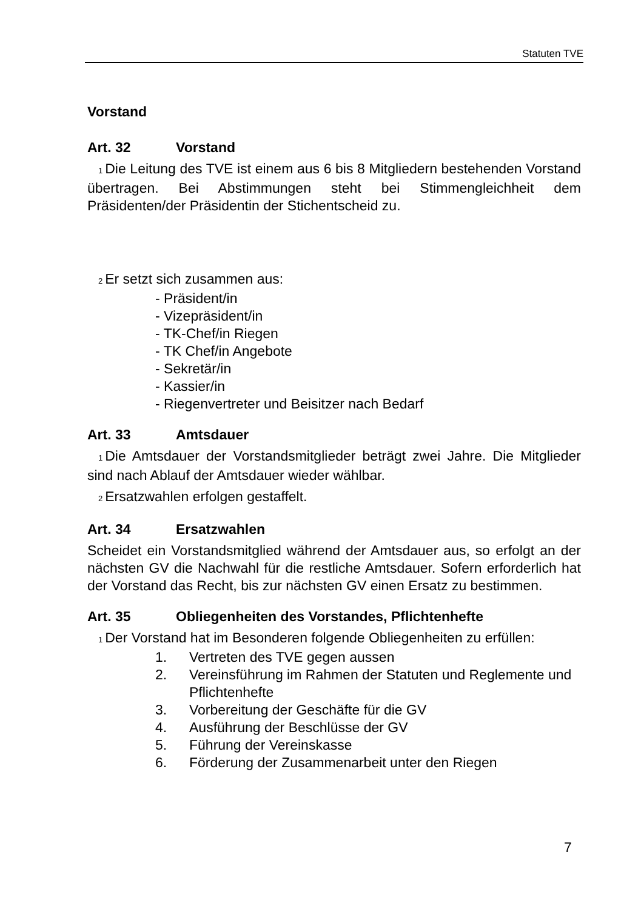Statuten TVE
Vorstand
Art. 32 Vorstand
1 Die Leitung des TVE ist einem aus 6 bis 8 Mitgliedern bestehenden Vorstand übertragen. Bei Abstimmungen steht bei Stimmengleichheit dem Präsidenten/der Präsidentin der Stichentscheid zu.
2 Er setzt sich zusammen aus:
- Präsident/in
- Vizepräsident/in
- TK-Chef/in Riegen
- TK Chef/in Angebote
- Sekretär/in
- Kassier/in
- Riegenvertreter und Beisitzer nach Bedarf
Art. 33 Amtsdauer
1 Die Amtsdauer der Vorstandsmitglieder beträgt zwei Jahre. Die Mitglieder sind nach Ablauf der Amtsdauer wieder wählbar.
2 Ersatzwahlen erfolgen gestaffelt.
Art. 34 Ersatzwahlen
Scheidet ein Vorstandsmitglied während der Amtsdauer aus, so erfolgt an der nächsten GV die Nachwahl für die restliche Amtsdauer. Sofern erforderlich hat der Vorstand das Recht, bis zur nächsten GV einen Ersatz zu bestimmen.
Art. 35 Obliegenheiten des Vorstandes, Pflichtenhefte
1 Der Vorstand hat im Besonderen folgende Obliegenheiten zu erfüllen:
1. Vertreten des TVE gegen aussen
2. Vereinsführung im Rahmen der Statuten und Reglemente und Pflichtenhefte
3. Vorbereitung der Geschäfte für die GV
4. Ausführung der Beschlüsse der GV
5. Führung der Vereinskasse
6. Förderung der Zusammenarbeit unter den Riegen
7